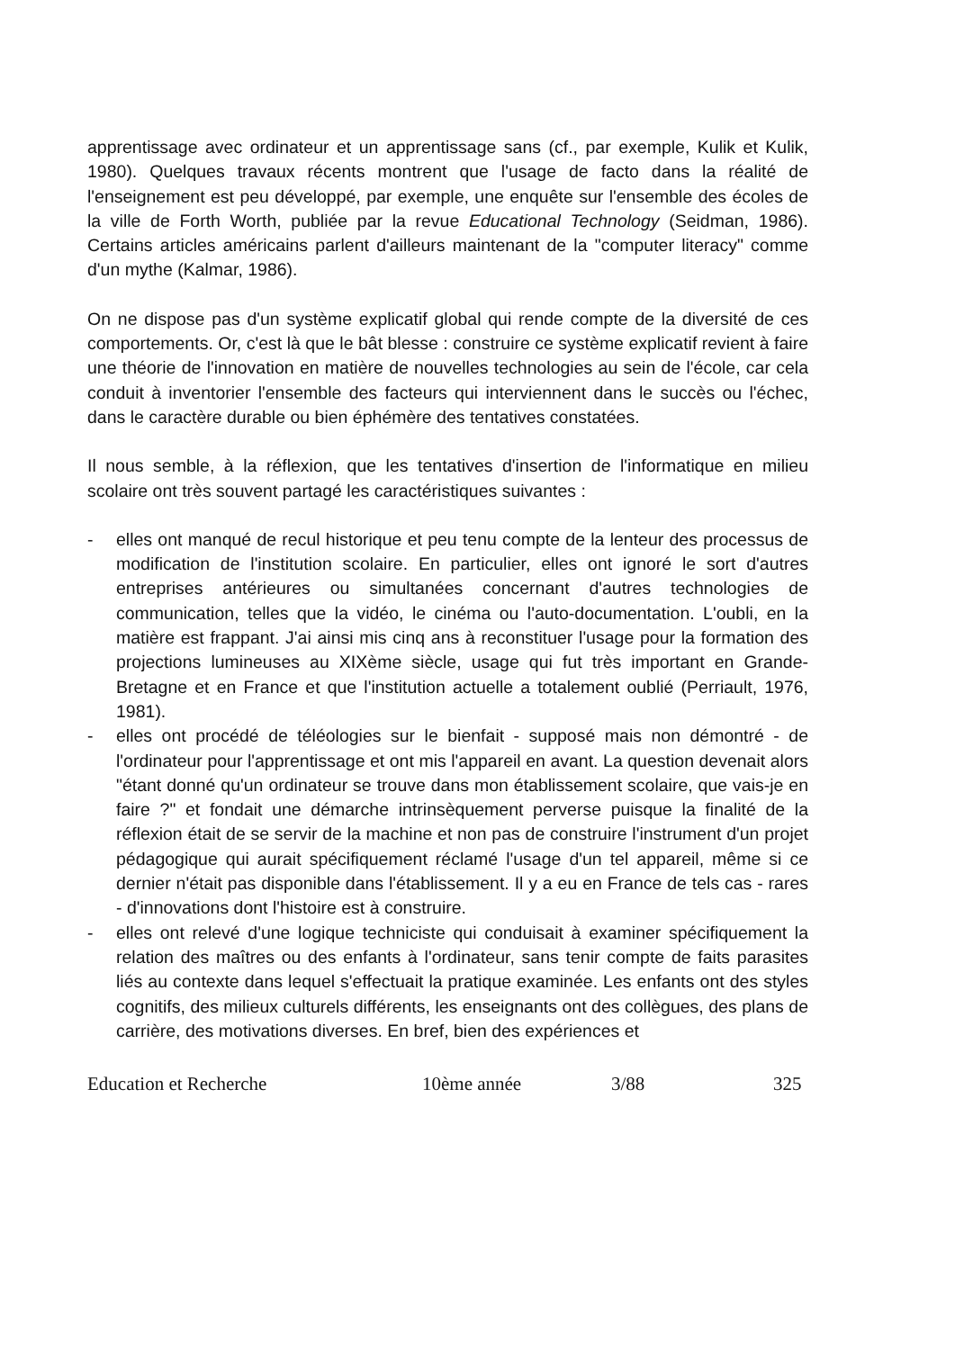apprentissage avec ordinateur et un apprentissage sans (cf., par exemple, Kulik et Kulik, 1980). Quelques travaux récents montrent que l'usage de facto dans la réalité de l'enseignement est peu développé, par exemple, une enquête sur l'ensemble des écoles de la ville de Forth Worth, publiée par la revue Educational Technology (Seidman, 1986). Certains articles américains parlent d'ailleurs maintenant de la "computer literacy" comme d'un mythe (Kalmar, 1986).
On ne dispose pas d'un système explicatif global qui rende compte de la diversité de ces comportements. Or, c'est là que le bât blesse : construire ce système explicatif revient à faire une théorie de l'innovation en matière de nouvelles technologies au sein de l'école, car cela conduit à inventorier l'ensemble des facteurs qui interviennent dans le succès ou l'échec, dans le caractère durable ou bien éphémère des tentatives constatées.
Il nous semble, à la réflexion, que les tentatives d'insertion de l'informatique en milieu scolaire ont très souvent partagé les caractéristiques suivantes :
- elles ont manqué de recul historique et peu tenu compte de la lenteur des processus de modification de l'institution scolaire. En particulier, elles ont ignoré le sort d'autres entreprises antérieures ou simultanées concernant d'autres technologies de communication, telles que la vidéo, le cinéma ou l'auto-documentation. L'oubli, en la matière est frappant. J'ai ainsi mis cinq ans à reconstituer l'usage pour la formation des projections lumineuses au XIXème siècle, usage qui fut très important en Grande-Bretagne et en France et que l'institution actuelle a totalement oublié (Perriault, 1976, 1981).
- elles ont procédé de téléologies sur le bienfait - supposé mais non démontré - de l'ordinateur pour l'apprentissage et ont mis l'appareil en avant. La question devenait alors "étant donné qu'un ordinateur se trouve dans mon établissement scolaire, que vais-je en faire ?" et fondait une démarche intrinsèquement perverse puisque la finalité de la réflexion était de se servir de la machine et non pas de construire l'instrument d'un projet pédagogique qui aurait spécifiquement réclamé l'usage d'un tel appareil, même si ce dernier n'était pas disponible dans l'établissement. Il y a eu en France de tels cas - rares - d'innovations dont l'histoire est à construire.
- elles ont relevé d'une logique techniciste qui conduisait à examiner spécifiquement la relation des maîtres ou des enfants à l'ordinateur, sans tenir compte de faits parasites liés au contexte dans lequel s'effectuait la pratique examinée. Les enfants ont des styles cognitifs, des milieux culturels différents, les enseignants ont des collègues, des plans de carrière, des motivations diverses. En bref, bien des expériences et
Education et Recherche 10ème année 3/88 325